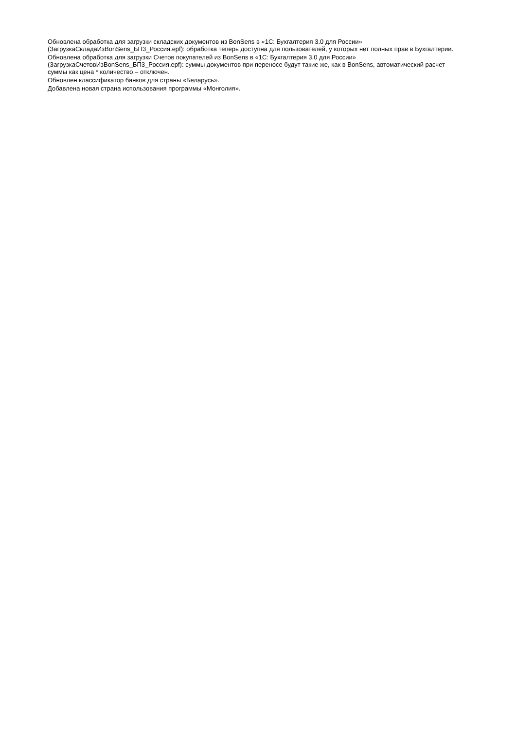Обновлена обработка для загрузки складских документов из BonSens в «1С: Бухгалтерия 3.0 для России» (ЗагрузкаСкладаИзBonSens_БП3_Россия.epf): обработка теперь доступна для пользователей, у которых нет полных прав в Бухгалтерии.
Обновлена обработка для загрузки Счетов покупателей из BonSens в «1С: Бухгалтерия 3.0 для России» (ЗагрузкаСчетовИзBonSens_БП3_Россия.epf): суммы документов при переносе будут такие же, как в BonSens, автоматический расчет суммы как цена * количество – отключен.
Обновлен классификатор банков для страны «Беларусь».
Добавлена новая страна использования программы «Монголия».